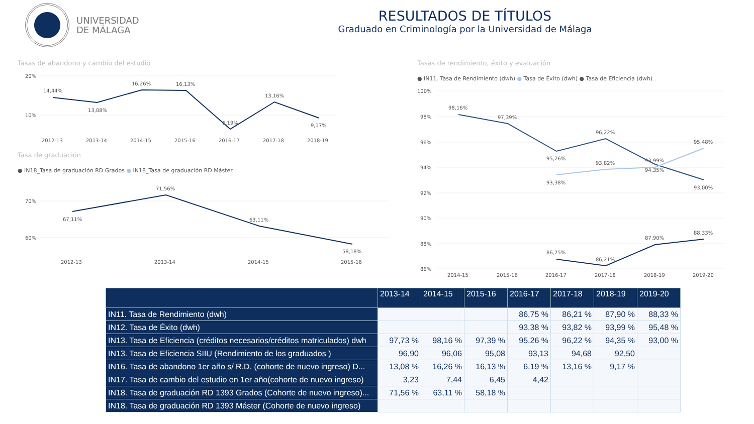UNIVERSIDAD
DE MÁLAGA
RESULTADOS DE TÍTULOS
Graduado en Criminología por la Universidad de Málaga
Tasas de abandono y cambio del estudio
Tasa de graduación
● IN18_Tasa de graduación RD Grados ● IN18_Tasa de graduación RD Máster
Tasas de rendimiento, éxito y evaluación
● IN11. Tasa de Rendimiento (dwh) ● Tasa de Éxito (dwh) ● Tasa de Eficiencia (dwh)
20%
10%
70%
60%
14,44%
13,08%
16,26%
16,13%
6,19%
13,16%
9,17%
2012-13
2013-14
2014-15
2015-16
2016-17
2017-18
2018-19
71,56%
67,11%
63,11%
58,18%
2012-13
2013-14
2014-15
2015-16
100%
98%
96%
94%
92%
90%
88%
86%
98,16%
97,39%
95,26%
96,22%
95,48%
93,82%
93,99%
94,35%
93,38%
93,00%
88,33%
87,90%
86,75%
86,21%
2014-15
2015-16
2016-17
2017-18
2018-19
2019-20
| | 2013-14 | 2014-15 | 2015-16 | 2016-17 | 2017-18 | 2018-19 | 2019-20 |
| --- | --- | --- | --- | --- | --- | --- | --- |
| IN11. Tasa de Rendimiento (dwh) | | | | 86,75 % | 86,21 % | 87,90 % | 88,33 % |
| IN12. Tasa de Éxito (dwh) | | | | 93,38 % | 93,82 % | 93,99 % | 95,48 % |
| IN13. Tasa de Eficiencia (créditos necesarios/créditos matriculados) dwh | 97,73 % | 98,16 % | 97,39 % | 95,26 % | 96,22 % | 94,35 % | 93,00 % |
| IN13. Tasa de Eficiencia SIIU (Rendimiento de los graduados ) | 96,90 | 96,06 | 95,08 | 93,13 | 94,68 | 92,50 | |
| IN16. Tasa de abandono 1er año s/ R.D. (cohorte de nuevo ingreso) D... | 13,08 % | 16,26 % | 16,13 % | 6,19 % | 13,16 % | 9,17 % | |
| IN17. Tasa de cambio del estudio en 1er año(cohorte de nuevo ingreso) | 3,23 | 7,44 | 6,45 | 4,42 | | | |
| IN18. Tasa de graduación RD 1393 Grados (Cohorte de nuevo ingreso)... | 71,56 % | 63,11 % | 58,18 % | | | | |
| IN18. Tasa de graduación RD 1393 Máster (Cohorte de nuevo ingreso) | | | | | | | |